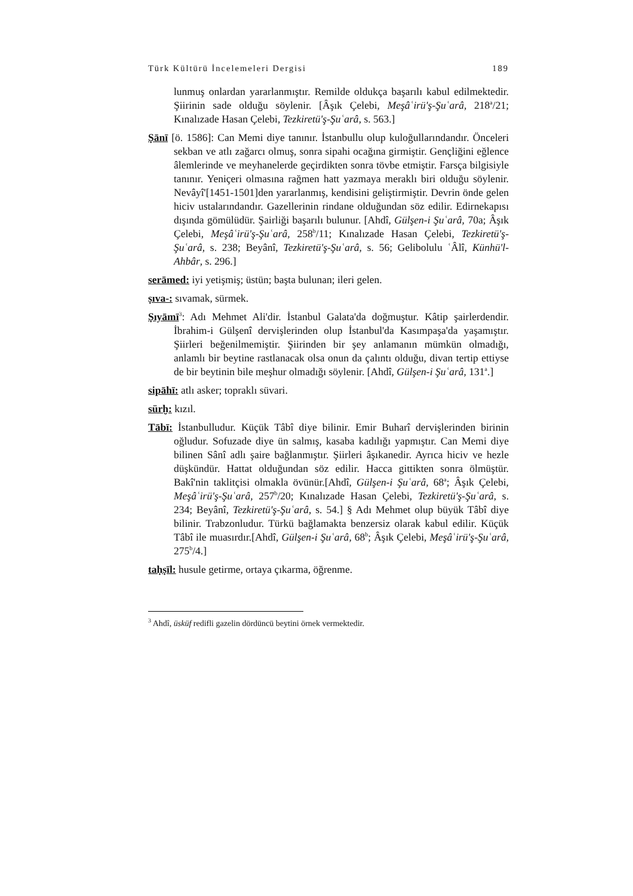Türk Kültürü İncelemeleri Dergisi 189
lunmuş onlardan yararlanmıştır. Remilde oldukça başarılı kabul edilmektedir. Şiirinin sade olduğu söylenir. [Âşık Çelebi, Meşâʿirü'ş-Şuʿarâ, 218<sup>a</sup>/21; Kınalızade Hasan Çelebi, Tezkiretü'ş-Şuʿarâ, s. 563.]
Ṣānī [ö. 1586]: Can Memi diye tanınır. İstanbullu olup kuloğullarındandır. Önceleri sekban ve atlı zağarcı olmuş, sonra sipahi ocağına girmiştir. Gençliğini eğlence âlemlerinde ve meyhanelerde geçirdikten sonra tövbe etmiştir. Farsça bilgisiyle tanınır. Yeniçeri olmasına rağmen hatt yazmaya meraklı biri olduğu söylenir. Nevâyî'[1451-1501]den yararlanmış, kendisini geliştirmiştir. Devrin önde gelen hiciv ustalarındandır. Gazellerinin rindane olduğundan söz edilir. Edirnekapısı dışında gömülüdür. Şairliği başarılı bulunur. [Ahdî, Gülşen-i Şuʿarâ, 70a; Âşık Çelebi, Meşâʿirü'ş-Şuʿarâ, 258<sup>b</sup>/11; Kınalızade Hasan Çelebi, Tezkiretü'ş-Şuʿarâ, s. 238; Beyânî, Tezkiretü'ş-Şuʿarâ, s. 56; Gelibolulu ʿÂlî, Künhü'l-Ahbâr, s. 296.]
serāmed: iyi yetişmiş; üstün; başta bulunan; ileri gelen.
ṣıva-: sıvamak, sürmek.
Ṣıyāmī<sup>3</sup>: Adı Mehmet Ali'dir. İstanbul Galata'da doğmuştur. Kâtip şairlerdendir. İbrahim-i Gülşenî dervişlerinden olup İstanbul'da Kasımpaşa'da yaşamıştır. Şiirleri beğenilmemiştir. Şiirinden bir şey anlamanın mümkün olmadığı, anlamlı bir beytine rastlanacak olsa onun da çalıntı olduğu, divan tertip ettiyse de bir beytinin bile meşhur olmadığı söylenir. [Ahdî, Gülşen-i Şuʿarâ, 131<sup>a</sup>.]
sipāhī: atlı asker; topraklı süvari.
sürḫ: kızıl.
Tābī: İstanbulludur. Küçük Tâbî diye bilinir. Emir Buharî dervişlerinden birinin oğludur. Sofuzade diye ün salmış, kasaba kadılığı yapmıştır. Can Memi diye bilinen Sânî adlı şaire bağlanmıştır. Şiirleri âşıkanedir. Ayrıca hiciv ve hezle düşkündür. Hattat olduğundan söz edilir. Hacca gittikten sonra ölmüştür. Bakî'nin taklitçisi olmakla övünür.[Ahdî, Gülşen-i Şuʿarâ, 68<sup>a</sup>; Âşık Çelebi, Meşâʿirü'ş-Şuʿarâ, 257<sup>b</sup>/20; Kınalızade Hasan Çelebi, Tezkiretü'ş-Şuʿarâ, s. 234; Beyânî, Tezkiretü'ş-Şuʿarâ, s. 54.] § Adı Mehmet olup büyük Tâbî diye bilinir. Trabzonludur. Türkü bağlamakta benzersiz olarak kabul edilir. Küçük Tâbî ile muasırdır.[Ahdî, Gülşen-i Şuʿarâ, 68<sup>b</sup>; Âşık Çelebi, Meşâʿirü'ş-Şuʿarâ, 275<sup>b</sup>/4.]
taḥṣīl: husule getirme, ortaya çıkarma, öğrenme.
<sup>3</sup> Ahdî, üsküf redifli gazelin dördüncü beytini örnek vermektedir.